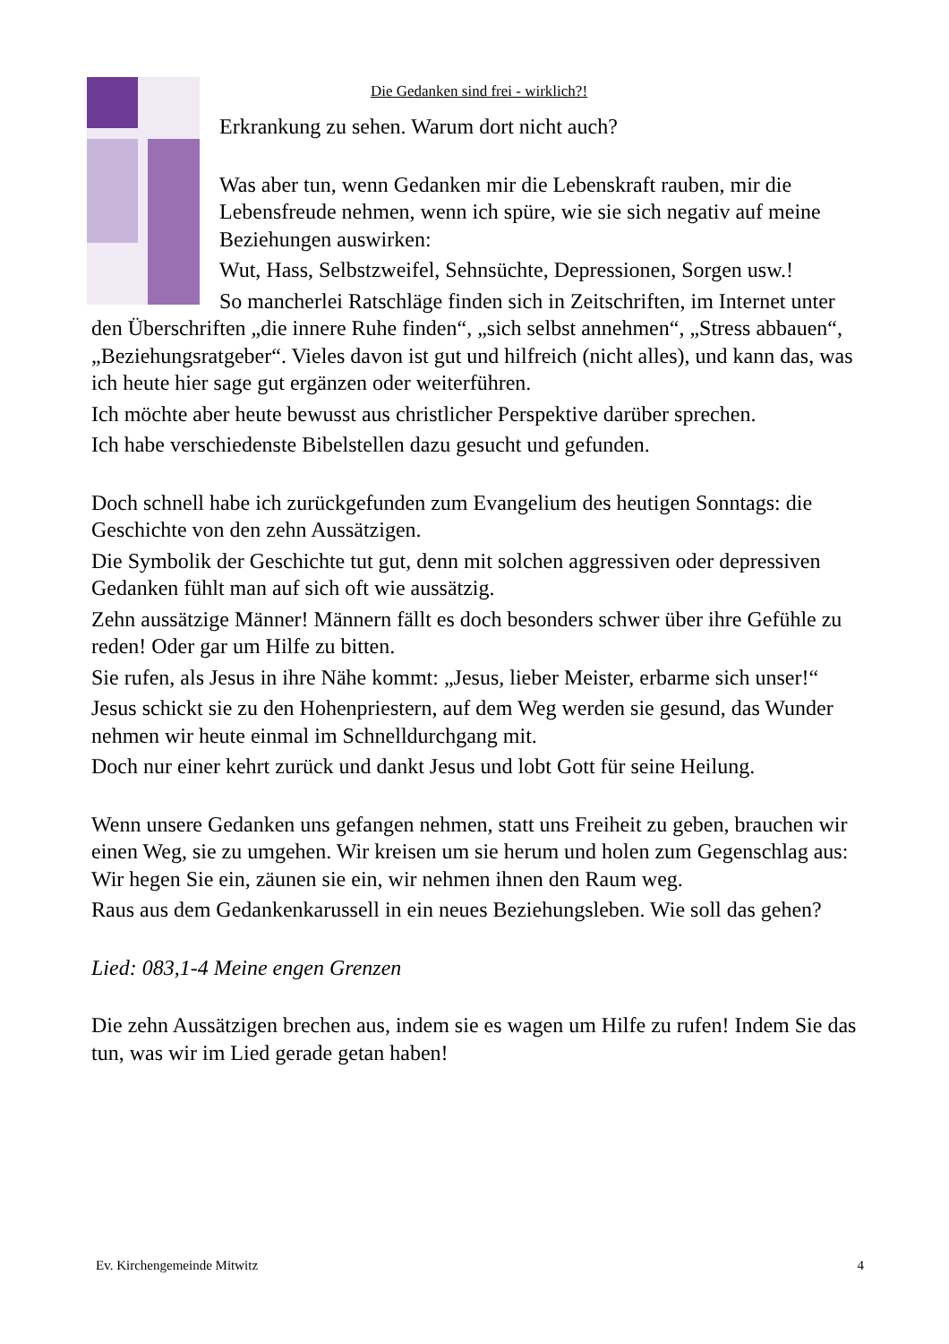Die Gedanken sind frei - wirklich?!
Erkrankung zu sehen. Warum dort nicht auch?
Was aber tun, wenn Gedanken mir die Lebenskraft rauben, mir die Lebensfreude nehmen, wenn ich spüre, wie sie sich negativ auf meine Beziehungen auswirken:
Wut, Hass, Selbstzweifel, Sehnsüchte, Depressionen, Sorgen usw.!
So mancherlei Ratschläge finden sich in Zeitschriften, im Internet unter den Überschriften „die innere Ruhe finden“, „sich selbst annehmen“, „Stress abbauen“, „Beziehungsratgeber“. Vieles davon ist gut und hilfreich (nicht alles), und kann das, was ich heute hier sage gut ergänzen oder weiterführen.
Ich möchte aber heute bewusst aus christlicher Perspektive darüber sprechen.
Ich habe verschiedenste Bibelstellen dazu gesucht und gefunden.
Doch schnell habe ich zurückgefunden zum Evangelium des heutigen Sonntags: die Geschichte von den zehn Aussätzigen.
Die Symbolik der Geschichte tut gut, denn mit solchen aggressiven oder depressiven Gedanken fühlt man auf sich oft wie aussätzig.
Zehn aussätzige Männer! Männern fällt es doch besonders schwer über ihre Gefühle zu reden! Oder gar um Hilfe zu bitten.
Sie rufen, als Jesus in ihre Nähe kommt: „Jesus, lieber Meister, erbarme sich unser!“
Jesus schickt sie zu den Hohenpriestern, auf dem Weg werden sie gesund, das Wunder nehmen wir heute einmal im Schnelldurchgang mit.
Doch nur einer kehrt zurück und dankt Jesus und lobt Gott für seine Heilung.
Wenn unsere Gedanken uns gefangen nehmen, statt uns Freiheit zu geben, brauchen wir einen Weg, sie zu umgehen. Wir kreisen um sie herum und holen zum Gegenschlag aus: Wir hegen Sie ein, zäunen sie ein, wir nehmen ihnen den Raum weg.
Raus aus dem Gedankenkarussell in ein neues Beziehungsleben. Wie soll das gehen?
Lied: 083,1-4 Meine engen Grenzen
Die zehn Aussätzigen brechen aus, indem sie es wagen um Hilfe zu rufen! Indem Sie das tun, was wir im Lied gerade getan haben!
Ev. Kirchengemeinde Mitwitz 4